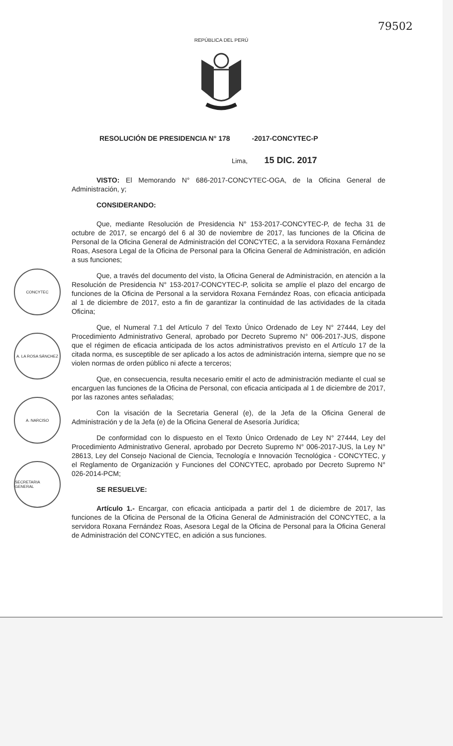79502
REPÚBLICA DEL PERÚ
RESOLUCIÓN DE PRESIDENCIA N° 178 -2017-CONCYTEC-P
Lima, 15 DIC. 2017
CONCYTEC
A. LA ROSA SÁNCHEZ
A. NARCISO
SECRETARIA GENERAL
VISTO: El Memorando N° 686-2017-CONCYTEC-OGA, de la Oficina General de Administración, y;
CONSIDERANDO:
Que, mediante Resolución de Presidencia N° 153-2017-CONCYTEC-P, de fecha 31 de octubre de 2017, se encargó del 6 al 30 de noviembre de 2017, las funciones de la Oficina de Personal de la Oficina General de Administración del CONCYTEC, a la servidora Roxana Fernández Roas, Asesora Legal de la Oficina de Personal para la Oficina General de Administración, en adición a sus funciones;
Que, a través del documento del visto, la Oficina General de Administración, en atención a la Resolución de Presidencia N° 153-2017-CONCYTEC-P, solicita se amplíe el plazo del encargo de funciones de la Oficina de Personal a la servidora Roxana Fernández Roas, con eficacia anticipada al 1 de diciembre de 2017, esto a fin de garantizar la continuidad de las actividades de la citada Oficina;
Que, el Numeral 7.1 del Artículo 7 del Texto Único Ordenado de Ley N° 27444, Ley del Procedimiento Administrativo General, aprobado por Decreto Supremo N° 006-2017-JUS, dispone que el régimen de eficacia anticipada de los actos administrativos previsto en el Artículo 17 de la citada norma, es susceptible de ser aplicado a los actos de administración interna, siempre que no se violen normas de orden público ni afecte a terceros;
Que, en consecuencia, resulta necesario emitir el acto de administración mediante el cual se encarguen las funciones de la Oficina de Personal, con eficacia anticipada al 1 de diciembre de 2017, por las razones antes señaladas;
Con la visación de la Secretaria General (e), de la Jefa de la Oficina General de Administración y de la Jefa (e) de la Oficina General de Asesoría Jurídica;
De conformidad con lo dispuesto en el Texto Único Ordenado de Ley N° 27444, Ley del Procedimiento Administrativo General, aprobado por Decreto Supremo N° 006-2017-JUS, la Ley N° 28613, Ley del Consejo Nacional de Ciencia, Tecnología e Innovación Tecnológica - CONCYTEC, y el Reglamento de Organización y Funciones del CONCYTEC, aprobado por Decreto Supremo N° 026-2014-PCM;
SE RESUELVE:
Artículo 1.- Encargar, con eficacia anticipada a partir del 1 de diciembre de 2017, las funciones de la Oficina de Personal de la Oficina General de Administración del CONCYTEC, a la servidora Roxana Fernández Roas, Asesora Legal de la Oficina de Personal para la Oficina General de Administración del CONCYTEC, en adición a sus funciones.